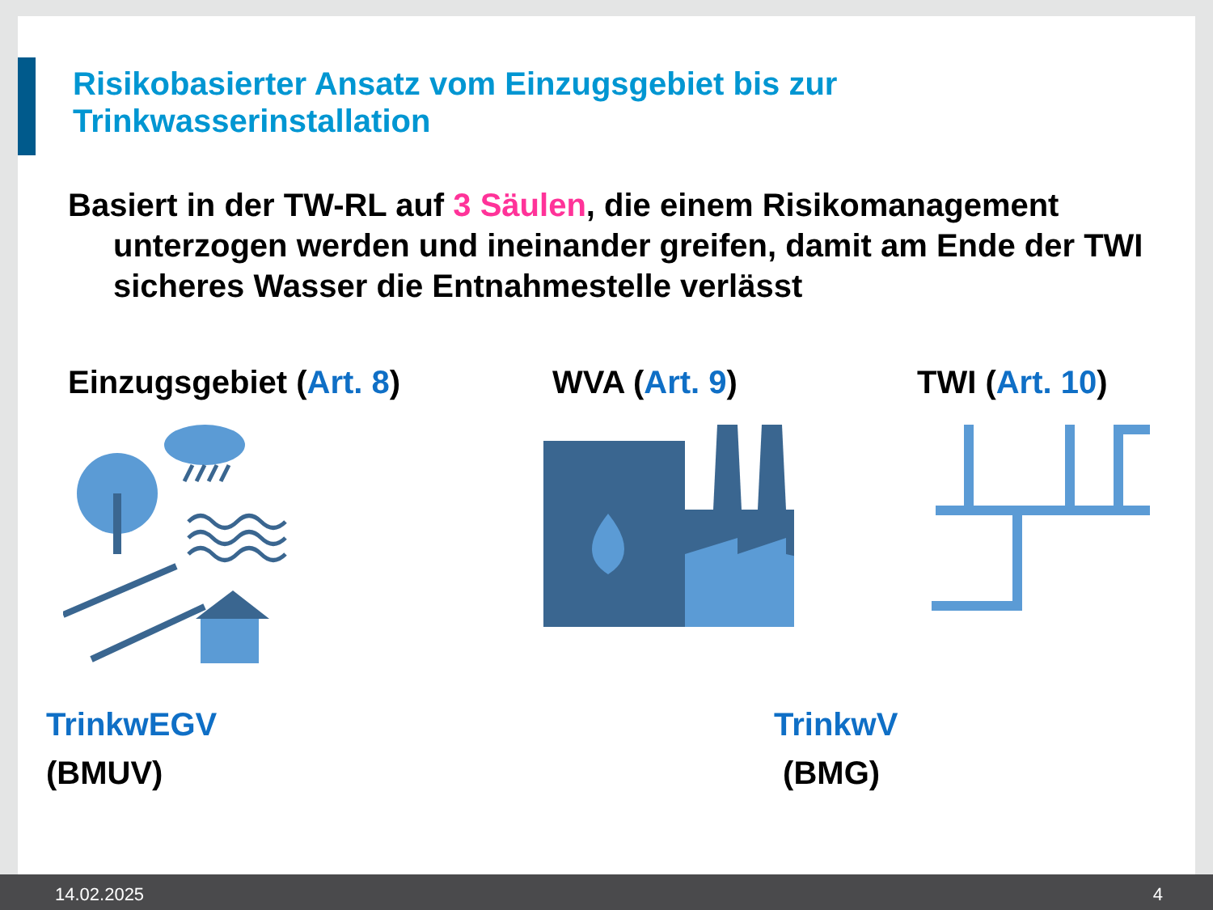Risikobasierter Ansatz vom Einzugsgebiet bis zur
Trinkwasserinstallation
Basiert in der TW-RL auf 3 Säulen, die einem Risikomanagement unterzogen werden und ineinander greifen, damit am Ende der TWI sicheres Wasser die Entnahmestelle verlässt
Einzugsgebiet (Art. 8) WVA (Art. 9) TWI (Art. 10)
TrinkwEGV
(BMUV)
TrinkwV
(BMG)
14.02.2025 4